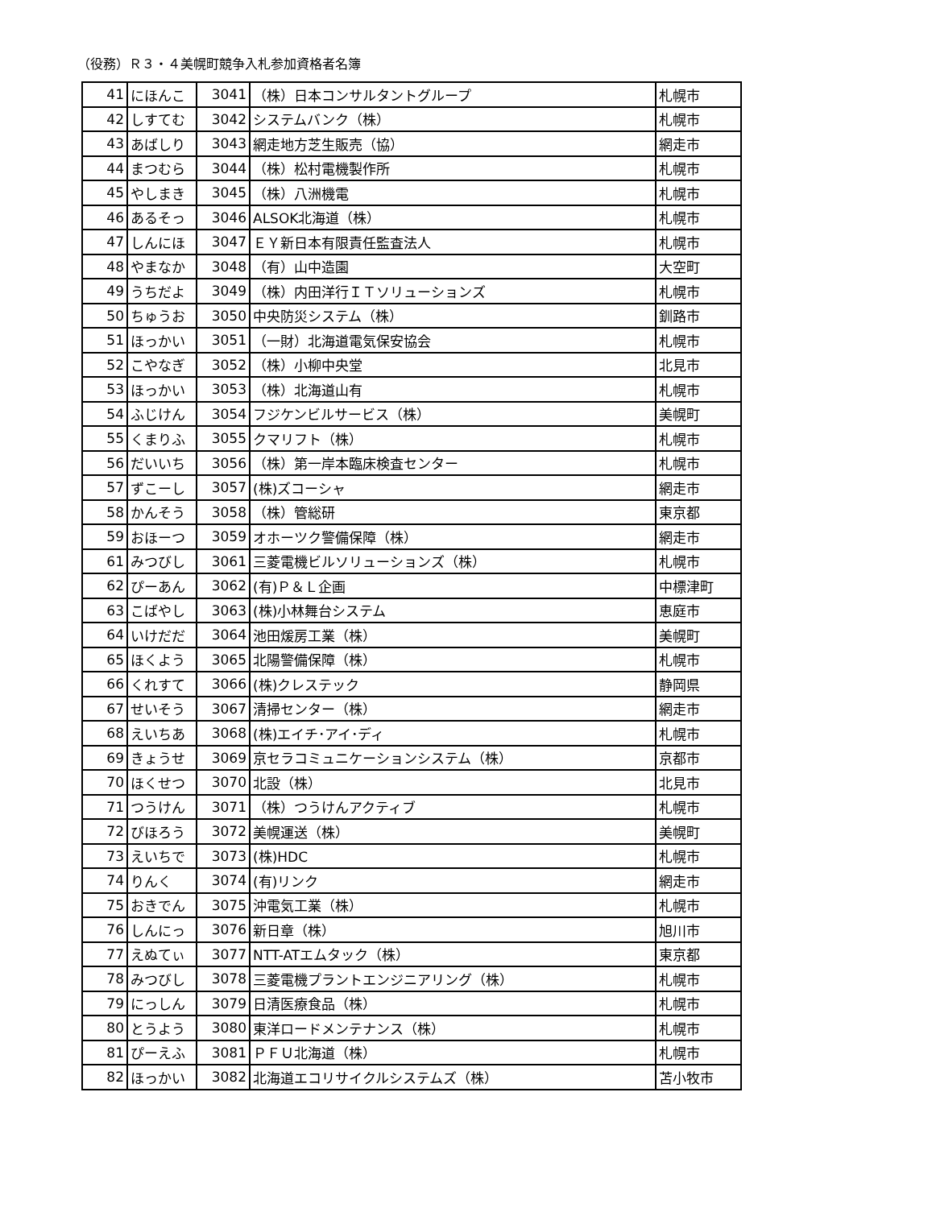（役務）Ｒ３・４美幌町競争入札参加資格者名簿
| 41 | にほんこ | 3041 | （株）日本コンサルタントグループ | 札幌市 |
| 42 | しすてむ | 3042 | システムバンク（株） | 札幌市 |
| 43 | あばしり | 3043 | 網走地方芝生販売（協） | 網走市 |
| 44 | まつむら | 3044 | （株）松村電機製作所 | 札幌市 |
| 45 | やしまき | 3045 | （株）八洲機電 | 札幌市 |
| 46 | あるそっ | 3046 | ALSOK北海道（株） | 札幌市 |
| 47 | しんにほ | 3047 | ＥＹ新日本有限責任監査法人 | 札幌市 |
| 48 | やまなか | 3048 | （有）山中造園 | 大空町 |
| 49 | うちだよ | 3049 | （株）内田洋行ＩＴソリューションズ | 札幌市 |
| 50 | ちゅうお | 3050 | 中央防災システム（株） | 釧路市 |
| 51 | ほっかい | 3051 | （一財）北海道電気保安協会 | 札幌市 |
| 52 | こやなぎ | 3052 | （株）小柳中央堂 | 北見市 |
| 53 | ほっかい | 3053 | （株）北海道山有 | 札幌市 |
| 54 | ふじけん | 3054 | フジケンビルサービス（株） | 美幌町 |
| 55 | くまりふ | 3055 | クマリフト（株） | 札幌市 |
| 56 | だいいち | 3056 | （株）第一岸本臨床検査センター | 札幌市 |
| 57 | ずこーし | 3057 | (株)ズコーシャ | 網走市 |
| 58 | かんそう | 3058 | （株）管総研 | 東京都 |
| 59 | おほーつ | 3059 | オホーツク警備保障（株） | 網走市 |
| 61 | みつびし | 3061 | 三菱電機ビルソリューションズ（株） | 札幌市 |
| 62 | ぴーあん | 3062 | (有)Ｐ＆Ｌ企画 | 中標津町 |
| 63 | こばやし | 3063 | (株)小林舞台システム | 恵庭市 |
| 64 | いけだだ | 3064 | 池田煖房工業（株） | 美幌町 |
| 65 | ほくよう | 3065 | 北陽警備保障（株） | 札幌市 |
| 66 | くれすて | 3066 | (株)クレステック | 静岡県 |
| 67 | せいそう | 3067 | 清掃センター（株） | 網走市 |
| 68 | えいちあ | 3068 | (株)エイチ･アイ･ディ | 札幌市 |
| 69 | きょうせ | 3069 | 京セラコミュニケーションシステム（株） | 京都市 |
| 70 | ほくせつ | 3070 | 北設（株） | 北見市 |
| 71 | つうけん | 3071 | （株）つうけんアクティブ | 札幌市 |
| 72 | びほろう | 3072 | 美幌運送（株） | 美幌町 |
| 73 | えいちで | 3073 | (株)HDC | 札幌市 |
| 74 | りんく | 3074 | (有)リンク | 網走市 |
| 75 | おきでん | 3075 | 沖電気工業（株） | 札幌市 |
| 76 | しんにっ | 3076 | 新日章（株） | 旭川市 |
| 77 | えぬてぃ | 3077 | NTT-ATエムタック（株） | 東京都 |
| 78 | みつびし | 3078 | 三菱電機プラントエンジニアリング（株） | 札幌市 |
| 79 | にっしん | 3079 | 日清医療食品（株） | 札幌市 |
| 80 | とうよう | 3080 | 東洋ロードメンテナンス（株） | 札幌市 |
| 81 | ぴーえふ | 3081 | ＰＦＵ北海道（株） | 札幌市 |
| 82 | ほっかい | 3082 | 北海道エコリサイクルシステムズ（株） | 苫小牧市 |